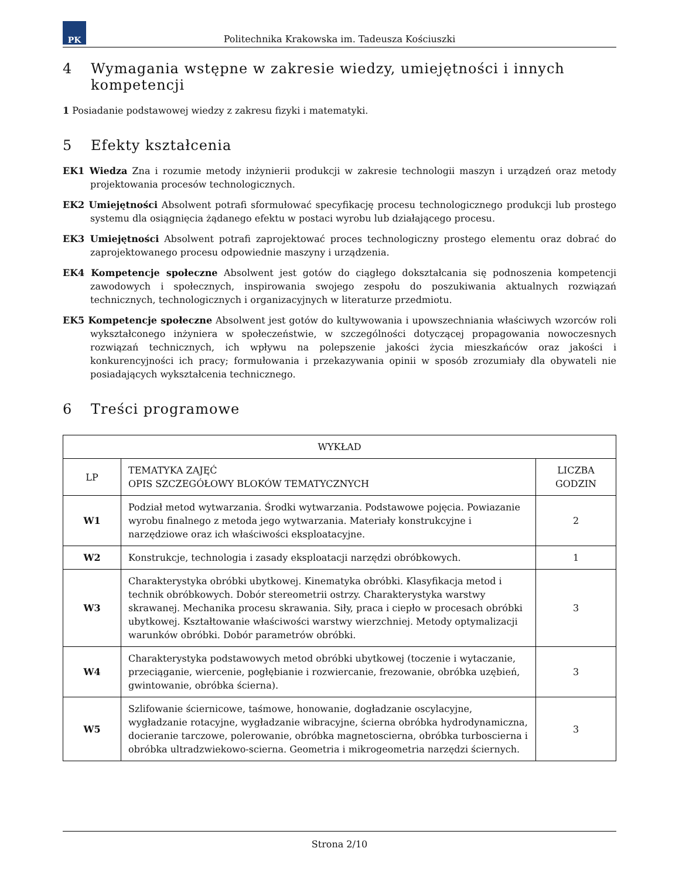PK
Politechnika Krakowska im. Tadeusza Kościuszki
4 Wymagania wstępne w zakresie wiedzy, umiejętności i innych kompetencji
1 Posiadanie podstawowej wiedzy z zakresu fizyki i matematyki.
5 Efekty kształcenia
EK1 Wiedza Zna i rozumie metody inżynierii produkcji w zakresie technologii maszyn i urządzeń oraz metody projektowania procesów technologicznych.
EK2 Umiejętności Absolwent potrafi sformułować specyfikację procesu technologicznego produkcji lub prostego systemu dla osiągnięcia żądanego efektu w postaci wyrobu lub działającego procesu.
EK3 Umiejętności Absolwent potrafi zaprojektować proces technologiczny prostego elementu oraz dobrać do zaprojektowanego procesu odpowiednie maszyny i urządzenia.
EK4 Kompetencje społeczne Absolwent jest gotów do ciągłego dokształcania się podnoszenia kompetencji zawodowych i społecznych, inspirowania swojego zespołu do poszukiwania aktualnych rozwiązań technicznych, technologicznych i organizacyjnych w literaturze przedmiotu.
EK5 Kompetencje społeczne Absolwent jest gotów do kultywowania i upowszechniania właściwych wzorców roli wykształconego inżyniera w społeczeństwie, w szczególności dotyczącej propagowania nowoczesnych rozwiązań technicznych, ich wpływu na polepszenie jakości życia mieszkańców oraz jakości i konkurencyjności ich pracy; formułowania i przekazywania opinii w sposób zrozumiały dla obywateli nie posiadających wykształcenia technicznego.
6 Treści programowe
| WYKŁAD | | |
| --- | --- | --- |
| LP | TEMATYKA ZAJĘĆ OPIS SZCZEGÓŁOWY BLOKÓW TEMATYCZNYCH | LICZBA GODZIN |
| W1 | Podział metod wytwarzania. Środki wytwarzania. Podstawowe pojęcia. Powiazanie wyrobu finalnego z metoda jego wytwarzania. Materiały konstrukcyjne i narzędziowe oraz ich właściwości eksploatacyjne. | 2 |
| W2 | Konstrukcje, technologia i zasady eksploatacji narzędzi obróbkowych. | 1 |
| W3 | Charakterystyka obróbki ubytkowej. Kinematyka obróbki. Klasyfikacja metod i technik obróbkowych. Dobór stereometrii ostrzy. Charakterystyka warstwy skrawanej. Mechanika procesu skrawania. Siły, praca i ciepło w procesach obróbki ubytkowej. Kształtowanie właściwości warstwy wierzchniej. Metody optymalizacji warunków obróbki. Dobór parametrów obróbki. | 3 |
| W4 | Charakterystyka podstawowych metod obróbki ubytkowej (toczenie i wytaczanie, przeciąganie, wiercenie, pogłębianie i rozwiercanie, frezowanie, obróbka uzębień, gwintowanie, obróbka ścierna). | 3 |
| W5 | Szlifowanie ściernicowe, taśmowe, honowanie, dogładzanie oscylacyjne, wygładzanie rotacyjne, wygładzanie wibracyjne, ścierna obróbka hydrodynamiczna, docieranie tarczowe, polerowanie, obróbka magnetoscierna, obróbka turboscierna i obróbka ultradzwiekowo-scierna. Geometria i mikrogeometria narzędzi ściernych. | 3 |
Strona 2/10